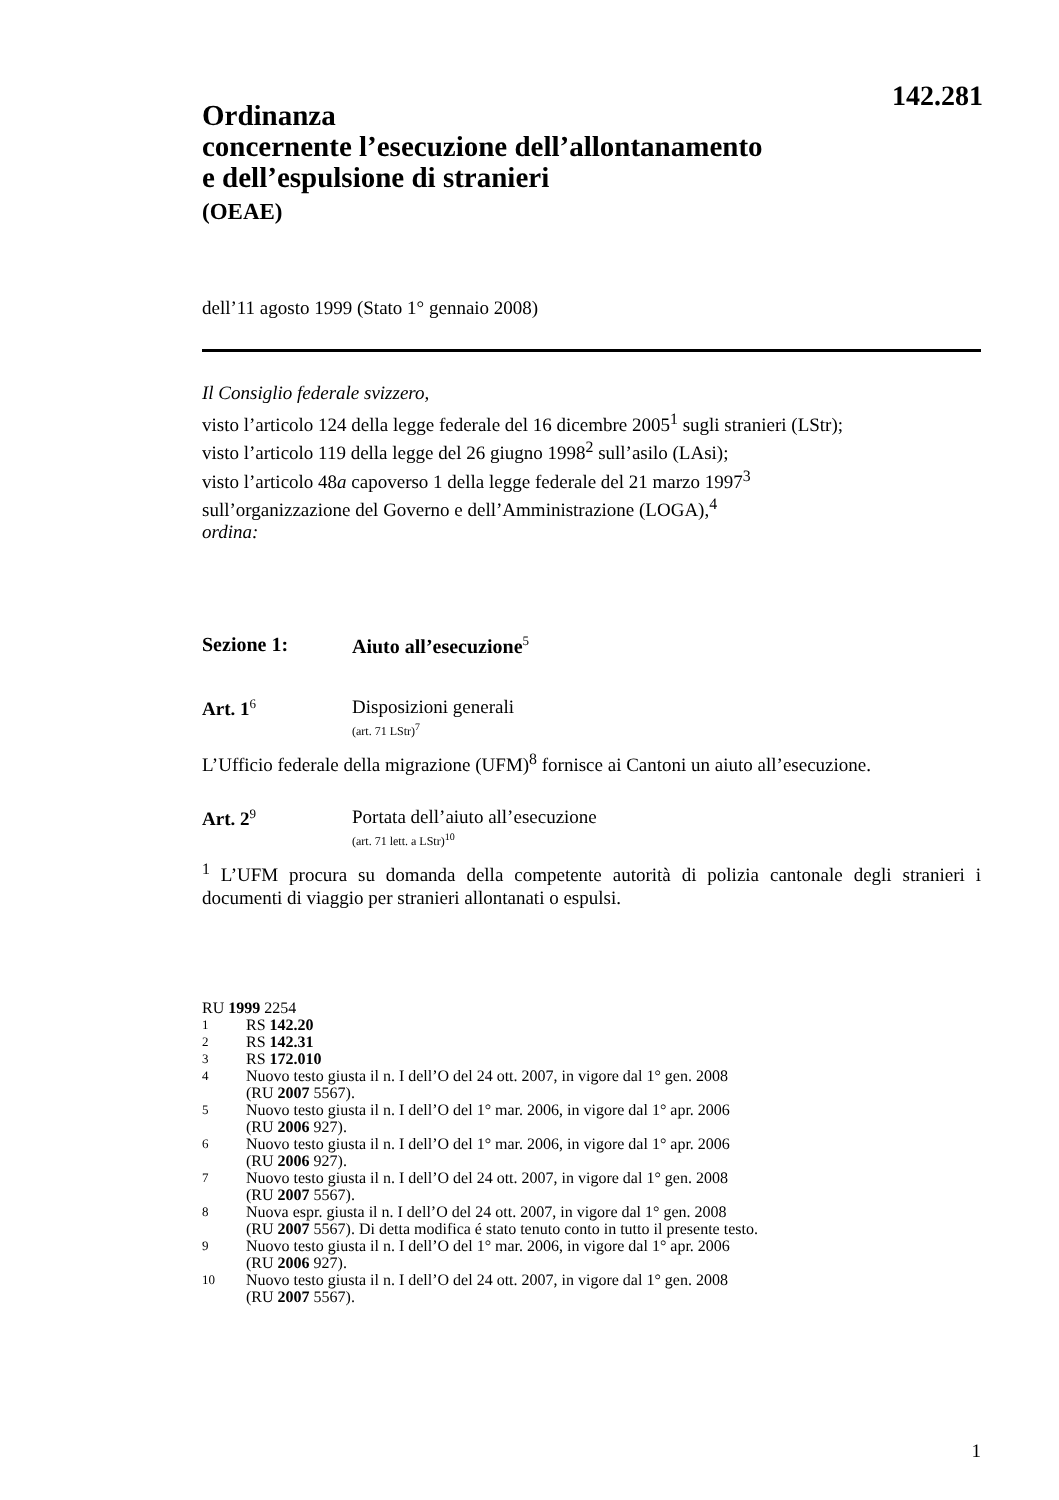142.281
Ordinanza
concernente l’esecuzione dell’allontanamento
e dell’espulsione di stranieri
(OEAE)
dell’11 agosto 1999 (Stato 1° gennaio 2008)
Il Consiglio federale svizzero,
visto l’articolo 124 della legge federale del 16 dicembre 2005<sup>1</sup> sugli stranieri (LStr);
visto l’articolo 119 della legge del 26 giugno 1998<sup>2</sup> sull’asilo (LAsi);
visto l’articolo 48a capoverso 1 della legge federale del 21 marzo 1997<sup>3</sup>
sull’organizzazione del Governo e dell’Amministrazione (LOGA),<sup>4</sup>
ordina:
Sezione 1: Aiuto all’esecuzione<sup>5</sup>
Art. 1<sup>6</sup>
Disposizioni generali
(art. 71 LStr)<sup>7</sup>
L’Ufficio federale della migrazione (UFM)<sup>8</sup> fornisce ai Cantoni un aiuto all’esecuzione.
Art. 2<sup>9</sup>
Portata dell’aiuto all’esecuzione
(art. 71 lett. a LStr)<sup>10</sup>
<sup>1</sup> L’UFM procura su domanda della competente autorità di polizia cantonale degli stranieri i documenti di viaggio per stranieri allontanati o espulsi.
RU 1999 2254
1 RS 142.20
2 RS 142.31
3 RS 172.010
4 Nuovo testo giusta il n. I dell’O del 24 ott. 2007, in vigore dal 1° gen. 2008
(RU 2007 5567).
5 Nuovo testo giusta il n. I dell’O del 1° mar. 2006, in vigore dal 1° apr. 2006
(RU 2006 927).
6 Nuovo testo giusta il n. I dell’O del 1° mar. 2006, in vigore dal 1° apr. 2006
(RU 2006 927).
7 Nuovo testo giusta il n. I dell’O del 24 ott. 2007, in vigore dal 1° gen. 2008
(RU 2007 5567).
8 Nuova espr. giusta il n. I dell’O del 24 ott. 2007, in vigore dal 1° gen. 2008
(RU 2007 5567). Di detta modifica é stato tenuto conto in tutto il presente testo.
9 Nuovo testo giusta il n. I dell’O del 1° mar. 2006, in vigore dal 1° apr. 2006
(RU 2006 927).
10 Nuovo testo giusta il n. I dell’O del 24 ott. 2007, in vigore dal 1° gen. 2008
(RU 2007 5567).
1